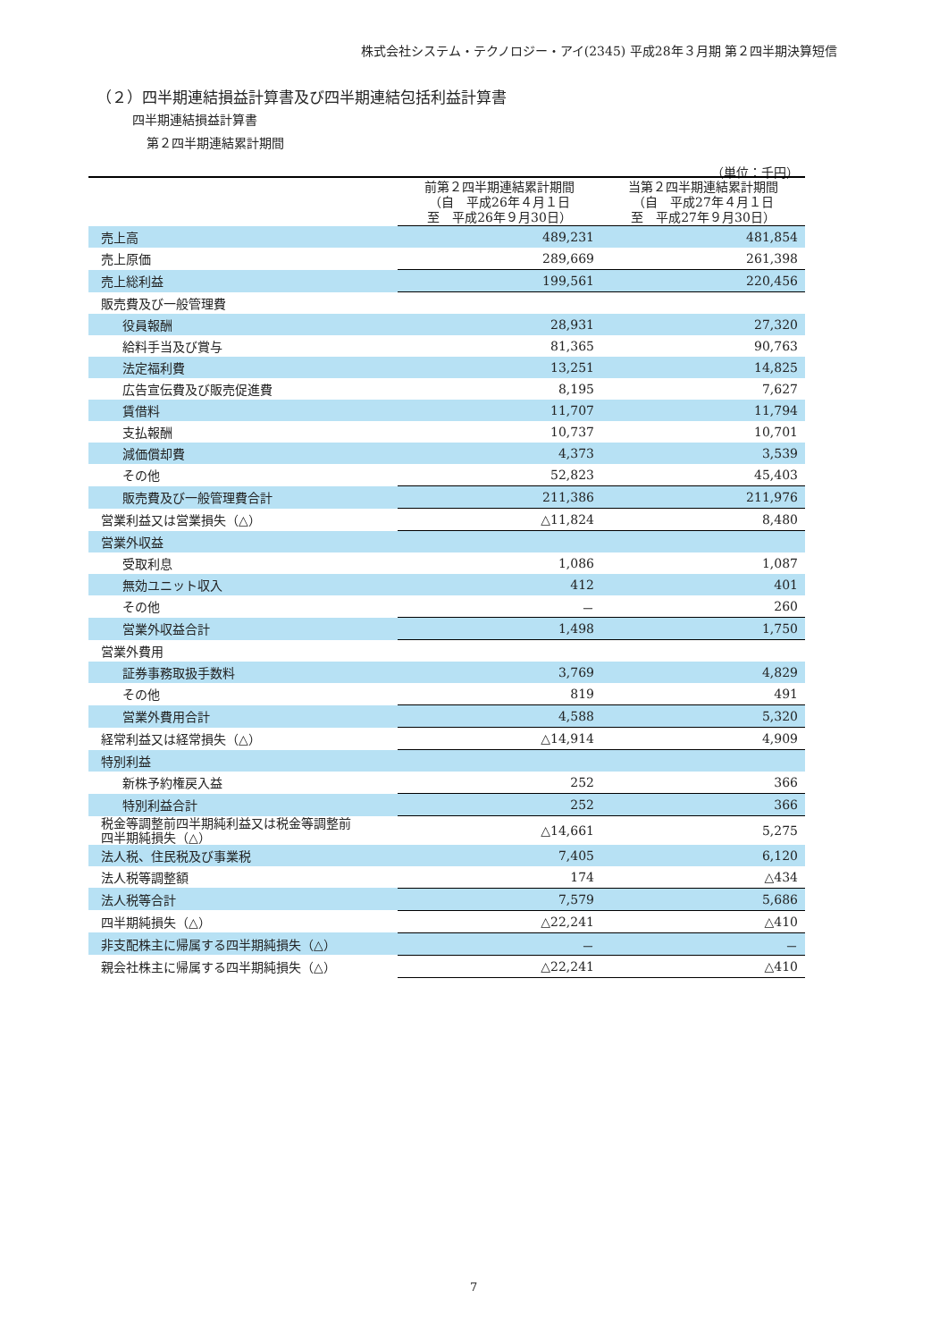株式会社システム・テクノロジー・アイ(2345) 平成28年３月期 第２四半期決算短信
（２）四半期連結損益計算書及び四半期連結包括利益計算書
四半期連結損益計算書
第２四半期連結累計期間
（単位：千円）
| | 前第２四半期連結累計期間 （自 平成26年４月１日 至 平成26年９月30日） | 当第２四半期連結累計期間 （自 平成27年４月１日 至 平成27年９月30日） |
| --- | --- | --- |
| 売上高 | 489,231 | 481,854 |
| 売上原価 | 289,669 | 261,398 |
| 売上総利益 | 199,561 | 220,456 |
| 販売費及び一般管理費 | | |
| 役員報酬 | 28,931 | 27,320 |
| 給料手当及び賞与 | 81,365 | 90,763 |
| 法定福利費 | 13,251 | 14,825 |
| 広告宣伝費及び販売促進費 | 8,195 | 7,627 |
| 賃借料 | 11,707 | 11,794 |
| 支払報酬 | 10,737 | 10,701 |
| 減価償却費 | 4,373 | 3,539 |
| その他 | 52,823 | 45,403 |
| 販売費及び一般管理費合計 | 211,386 | 211,976 |
| 営業利益又は営業損失（△） | △11,824 | 8,480 |
| 営業外収益 | | |
| 受取利息 | 1,086 | 1,087 |
| 無効ユニット収入 | 412 | 401 |
| その他 | － | 260 |
| 営業外収益合計 | 1,498 | 1,750 |
| 営業外費用 | | |
| 証券事務取扱手数料 | 3,769 | 4,829 |
| その他 | 819 | 491 |
| 営業外費用合計 | 4,588 | 5,320 |
| 経常利益又は経常損失（△） | △14,914 | 4,909 |
| 特別利益 | | |
| 新株予約権戻入益 | 252 | 366 |
| 特別利益合計 | 252 | 366 |
| 税金等調整前四半期純利益又は税金等調整前 四半期純損失（△） | △14,661 | 5,275 |
| 法人税、住民税及び事業税 | 7,405 | 6,120 |
| 法人税等調整額 | 174 | △434 |
| 法人税等合計 | 7,579 | 5,686 |
| 四半期純損失（△） | △22,241 | △410 |
| 非支配株主に帰属する四半期純損失（△） | － | － |
| 親会社株主に帰属する四半期純損失（△） | △22,241 | △410 |
7